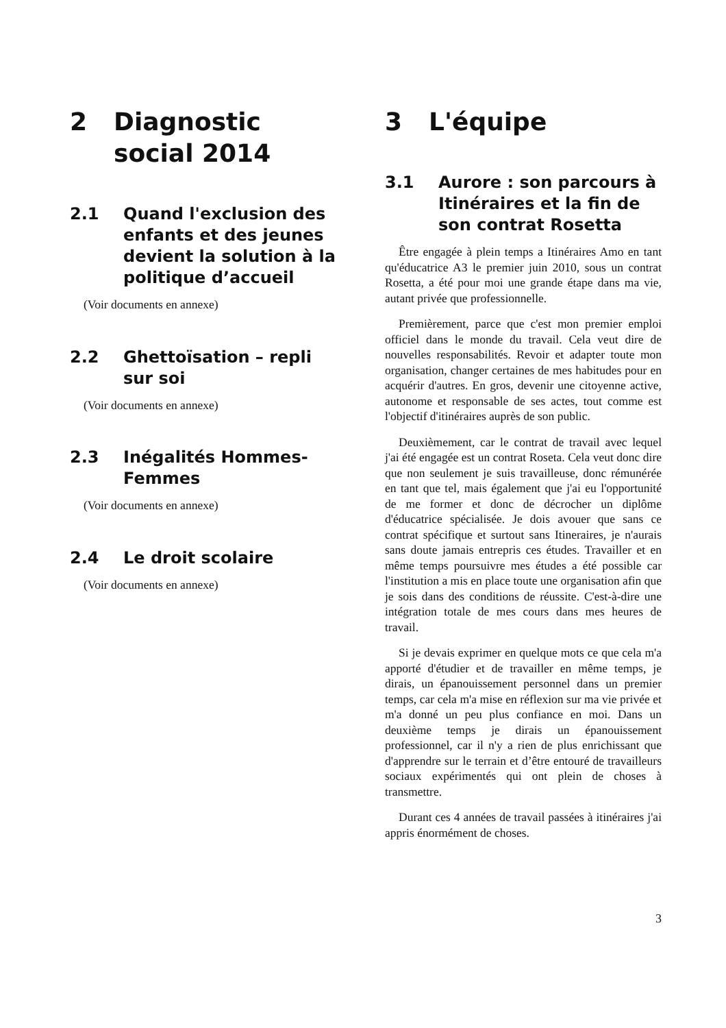2 Diagnostic social 2014
2.1 Quand l'exclusion des enfants et des jeunes devient la solution à la politique d’accueil
(Voir documents en annexe)
2.2 Ghettoïsation – repli sur soi
(Voir documents en annexe)
2.3 Inégalités Hommes-Femmes
(Voir documents en annexe)
2.4 Le droit scolaire
(Voir documents en annexe)
3 L'équipe
3.1 Aurore : son parcours à Itinéraires et la fin de son contrat Rosetta
Être engagée à plein temps a Itinéraires Amo en tant qu'éducatrice A3 le premier juin 2010, sous un contrat Rosetta, a été pour moi une grande étape dans ma vie, autant privée que professionnelle.
Premièrement, parce que c'est mon premier emploi officiel dans le monde du travail. Cela veut dire de nouvelles responsabilités. Revoir et adapter toute mon organisation, changer certaines de mes habitudes pour en acquérir d'autres. En gros, devenir une citoyenne active, autonome et responsable de ses actes, tout comme est l'objectif d'itinéraires auprès de son public.
Deuxièmement, car le contrat de travail avec lequel j'ai été engagée est un contrat Roseta. Cela veut donc dire que non seulement je suis travailleuse, donc rémunérée en tant que tel, mais également que j'ai eu l'opportunité de me former et donc de décrocher un diplôme d'éducatrice spécialisée. Je dois avouer que sans ce contrat spécifique et surtout sans Itineraires, je n'aurais sans doute jamais entrepris ces études. Travailler et en même temps poursuivre mes études a été possible car l'institution a mis en place toute une organisation afin que je sois dans des conditions de réussite. C'est-à-dire une intégration totale de mes cours dans mes heures de travail.
Si je devais exprimer en quelque mots ce que cela m'a apporté d'étudier et de travailler en même temps, je dirais, un épanouissement personnel dans un premier temps, car cela m'a mise en réflexion sur ma vie privée et m'a donné un peu plus confiance en moi. Dans un deuxième temps je dirais un épanouissement professionnel, car il n'y a rien de plus enrichissant que d'apprendre sur le terrain et d’être entouré de travailleurs sociaux expérimentés qui ont plein de choses à transmettre.
Durant ces 4 années de travail passées à itinéraires j'ai appris énormément de choses.
3